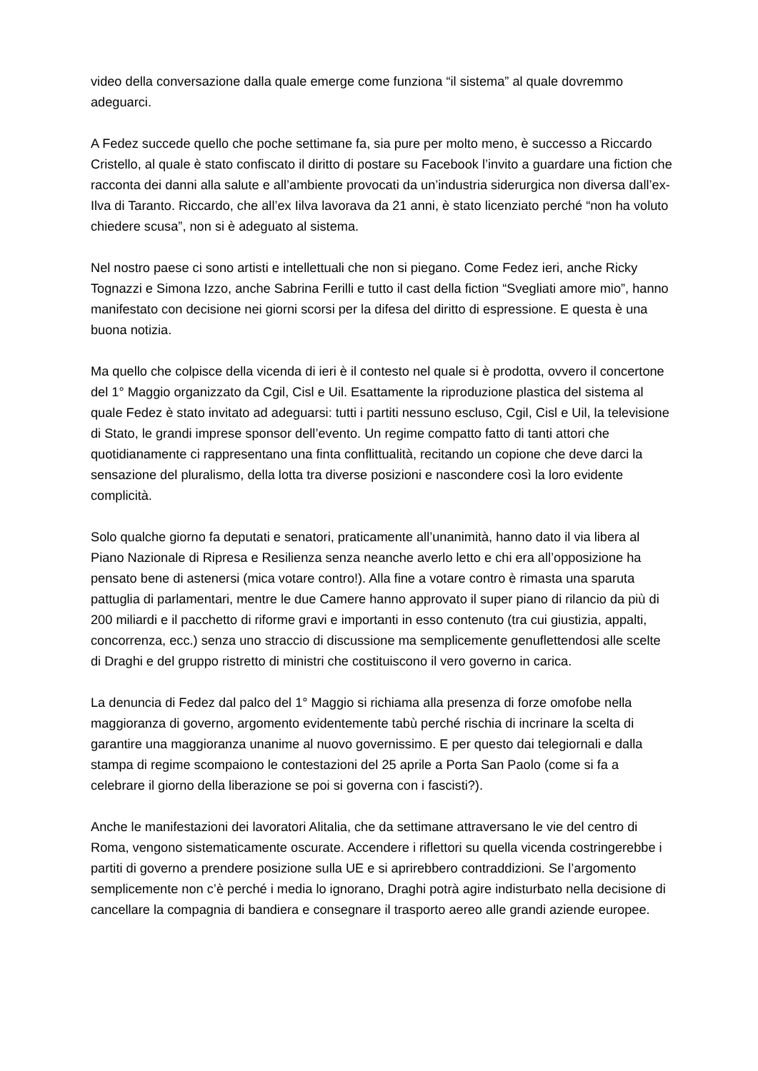video della conversazione dalla quale emerge come funziona “il sistema” al quale dovremmo adeguarci.
A Fedez succede quello che poche settimane fa, sia pure per molto meno, è successo a Riccardo Cristello, al quale è stato confiscato il diritto di postare su Facebook l’invito a guardare una fiction che racconta dei danni alla salute e all’ambiente provocati da un’industria siderurgica non diversa dall’ex-Ilva di Taranto. Riccardo, che all’ex Iilva lavorava da 21 anni, è stato licenziato perché “non ha voluto chiedere scusa”, non si è adeguato al sistema.
Nel nostro paese ci sono artisti e intellettuali che non si piegano. Come Fedez ieri, anche Ricky Tognazzi e Simona Izzo, anche Sabrina Ferilli e tutto il cast della fiction “Svegliati amore mio”, hanno manifestato con decisione nei giorni scorsi per la difesa del diritto di espressione. E questa è una buona notizia.
Ma quello che colpisce della vicenda di ieri è il contesto nel quale si è prodotta, ovvero il concertone del 1° Maggio organizzato da Cgil, Cisl e Uil. Esattamente la riproduzione plastica del sistema al quale Fedez è stato invitato ad adeguarsi: tutti i partiti nessuno escluso, Cgil, Cisl e Uil, la televisione di Stato, le grandi imprese sponsor dell’evento. Un regime compatto fatto di tanti attori che quotidianamente ci rappresentano una finta conflittualità, recitando un copione che deve darci la sensazione del pluralismo, della lotta tra diverse posizioni e nascondere così la loro evidente complicità.
Solo qualche giorno fa deputati e senatori, praticamente all’unanimità, hanno dato il via libera al Piano Nazionale di Ripresa e Resilienza senza neanche averlo letto e chi era all’opposizione ha pensato bene di astenersi (mica votare contro!). Alla fine a votare contro è rimasta una sparuta pattuglia di parlamentari, mentre le due Camere hanno approvato il super piano di rilancio da più di 200 miliardi e il pacchetto di riforme gravi e importanti in esso contenuto (tra cui giustizia, appalti, concorrenza, ecc.) senza uno straccio di discussione ma semplicemente genuflettendosi alle scelte di Draghi e del gruppo ristretto di ministri che costituiscono il vero governo in carica.
La denuncia di Fedez dal palco del 1° Maggio si richiama alla presenza di forze omofobe nella maggioranza di governo, argomento evidentemente tabù perché rischia di incrinare la scelta di garantire una maggioranza unanime al nuovo governissimo. E per questo dai telegiornali e dalla stampa di regime scompaiono le contestazioni del 25 aprile a Porta San Paolo (come si fa a celebrare il giorno della liberazione se poi si governa con i fascisti?).
Anche le manifestazioni dei lavoratori Alitalia, che da settimane attraversano le vie del centro di Roma, vengono sistematicamente oscurate. Accendere i riflettori su quella vicenda costringerebbe i partiti di governo a prendere posizione sulla UE e si aprirebbero contraddizioni. Se l’argomento semplicemente non c’è perché i media lo ignorano, Draghi potrà agire indisturbato nella decisione di cancellare la compagnia di bandiera e consegnare il trasporto aereo alle grandi aziende europee.